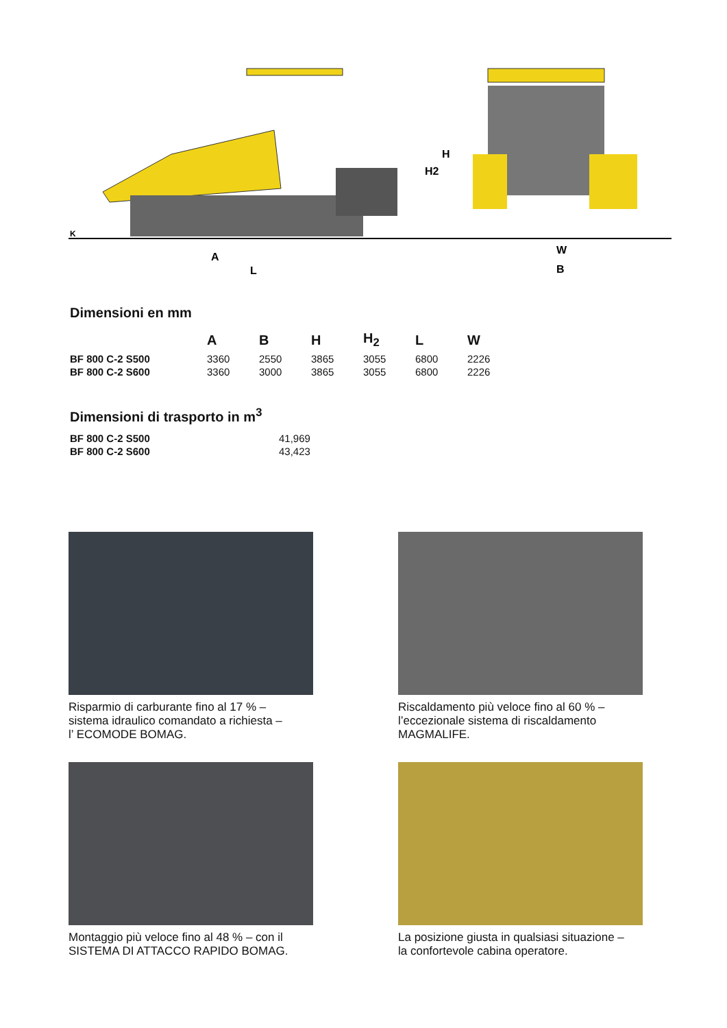A
L
H2
H
W
B
K
Dimensioni en mm
| | A | B | H | H<sub>2</sub> | L | W |
| --- | --- | --- | --- | --- | --- | --- |
| BF 800 C-2 S500 | 3360 | 2550 | 3865 | 3055 | 6800 | 2226 |
| BF 800 C-2 S600 | 3360 | 3000 | 3865 | 3055 | 6800 | 2226 |
Dimensioni di trasporto in m<sup>3</sup>
| BF 800 C-2 S500 | 41,969 |
| BF 800 C-2 S600 | 43,423 |
Risparmio di carburante fino al 17 % –
sistema idraulico comandato a richiesta –
l’ ECOMODE BOMAG.
Riscaldamento più veloce fino al 60 % –
l’eccezionale sistema di riscaldamento
MAGMALIFE.
Montaggio più veloce fino al 48 % – con il
SISTEMA DI ATTACCO RAPIDO BOMAG.
La posizione giusta in qualsiasi situazione –
la confortevole cabina operatore.